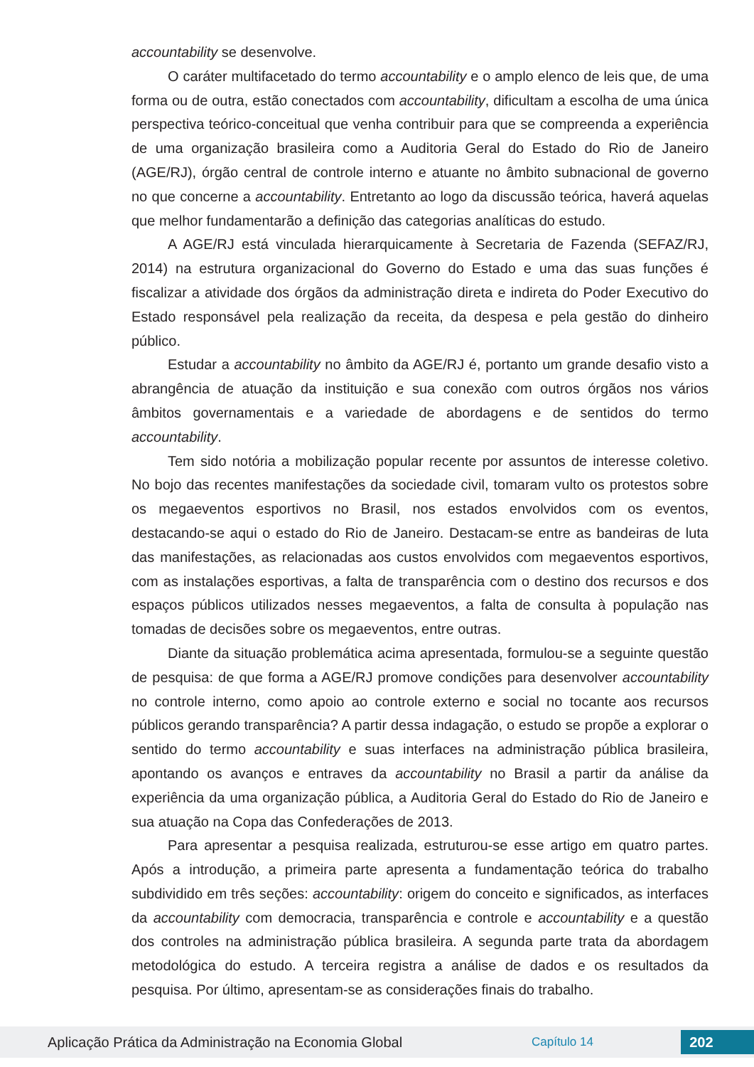accountability se desenvolve.
O caráter multifacetado do termo accountability e o amplo elenco de leis que, de uma forma ou de outra, estão conectados com accountability, dificultam a escolha de uma única perspectiva teórico-conceitual que venha contribuir para que se compreenda a experiência de uma organização brasileira como a Auditoria Geral do Estado do Rio de Janeiro (AGE/RJ), órgão central de controle interno e atuante no âmbito subnacional de governo no que concerne a accountability. Entretanto ao logo da discussão teórica, haverá aquelas que melhor fundamentarão a definição das categorias analíticas do estudo.
A AGE/RJ está vinculada hierarquicamente à Secretaria de Fazenda (SEFAZ/RJ, 2014) na estrutura organizacional do Governo do Estado e uma das suas funções é fiscalizar a atividade dos órgãos da administração direta e indireta do Poder Executivo do Estado responsável pela realização da receita, da despesa e pela gestão do dinheiro público.
Estudar a accountability no âmbito da AGE/RJ é, portanto um grande desafio visto a abrangência de atuação da instituição e sua conexão com outros órgãos nos vários âmbitos governamentais e a variedade de abordagens e de sentidos do termo accountability.
Tem sido notória a mobilização popular recente por assuntos de interesse coletivo. No bojo das recentes manifestações da sociedade civil, tomaram vulto os protestos sobre os megaeventos esportivos no Brasil, nos estados envolvidos com os eventos, destacando-se aqui o estado do Rio de Janeiro. Destacam-se entre as bandeiras de luta das manifestações, as relacionadas aos custos envolvidos com megaeventos esportivos, com as instalações esportivas, a falta de transparência com o destino dos recursos e dos espaços públicos utilizados nesses megaeventos, a falta de consulta à população nas tomadas de decisões sobre os megaeventos, entre outras.
Diante da situação problemática acima apresentada, formulou-se a seguinte questão de pesquisa: de que forma a AGE/RJ promove condições para desenvolver accountability no controle interno, como apoio ao controle externo e social no tocante aos recursos públicos gerando transparência? A partir dessa indagação, o estudo se propõe a explorar o sentido do termo accountability e suas interfaces na administração pública brasileira, apontando os avanços e entraves da accountability no Brasil a partir da análise da experiência da uma organização pública, a Auditoria Geral do Estado do Rio de Janeiro e sua atuação na Copa das Confederações de 2013.
Para apresentar a pesquisa realizada, estruturou-se esse artigo em quatro partes. Após a introdução, a primeira parte apresenta a fundamentação teórica do trabalho subdividido em três seções: accountability: origem do conceito e significados, as interfaces da accountability com democracia, transparência e controle e accountability e a questão dos controles na administração pública brasileira. A segunda parte trata da abordagem metodológica do estudo. A terceira registra a análise de dados e os resultados da pesquisa. Por último, apresentam-se as considerações finais do trabalho.
Aplicação Prática da Administração na Economia Global Capítulo 14 202